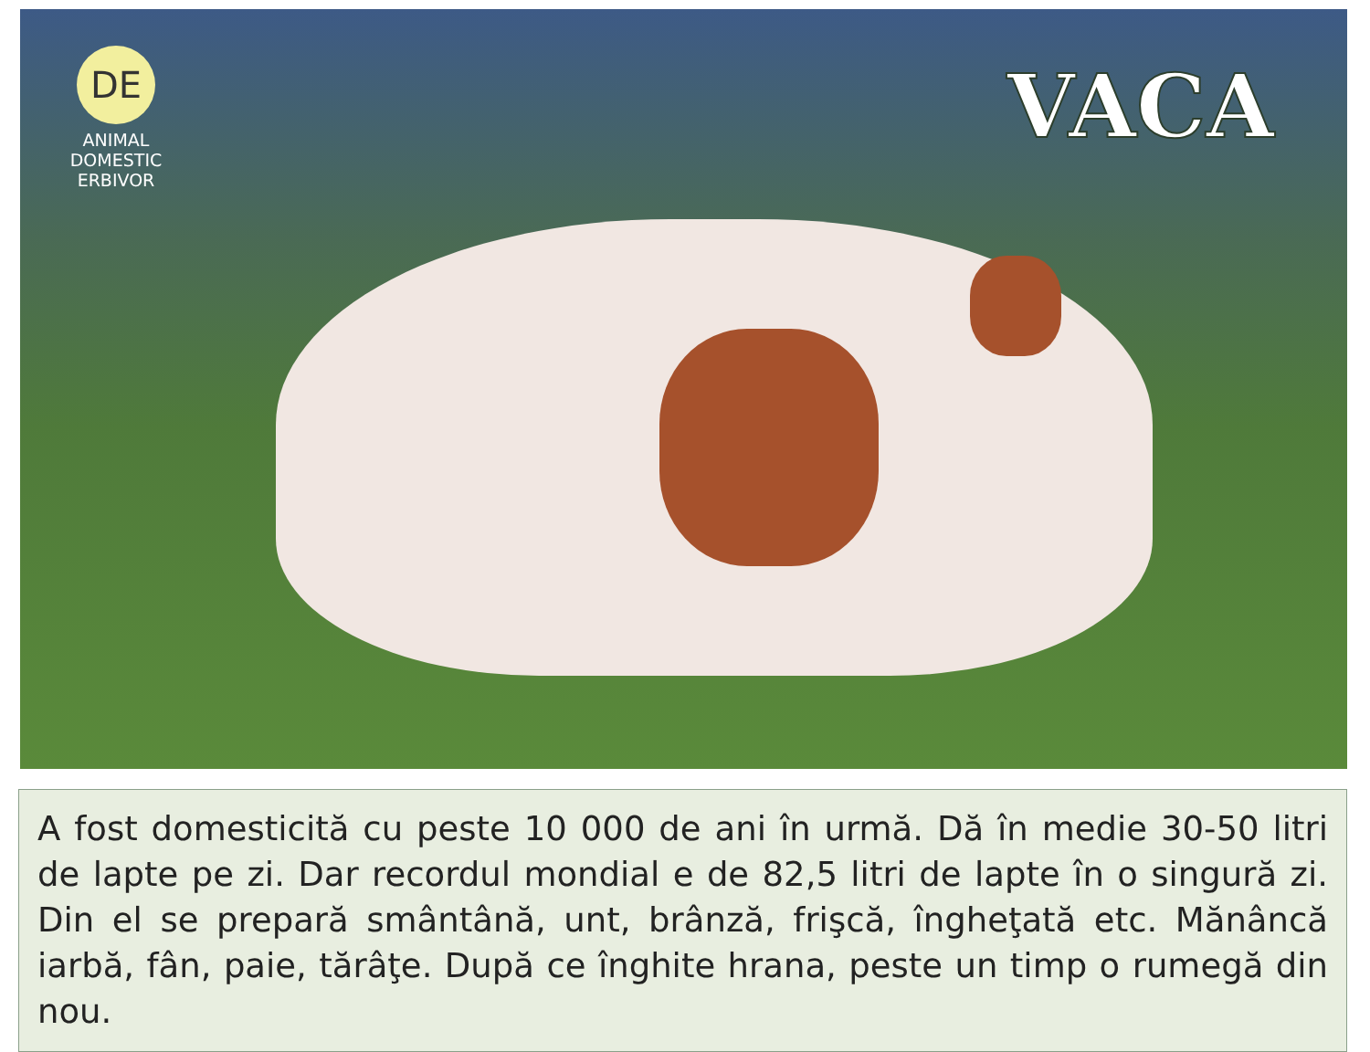DE
ANIMAL
DOMESTIC
ERBIVOR
VACA
A fost domesticită cu peste 10 000 de ani în urmă. Dă în medie 30-50 litri de lapte pe zi. Dar recordul mondial e de 82,5 litri de lapte în o singură zi. Din el se prepară smântână, unt, brânză, frişcă, îngheţată etc. Mănâncă iarbă, fân, paie, tărâţe. După ce înghite hrana, peste un timp o rumegă din nou.